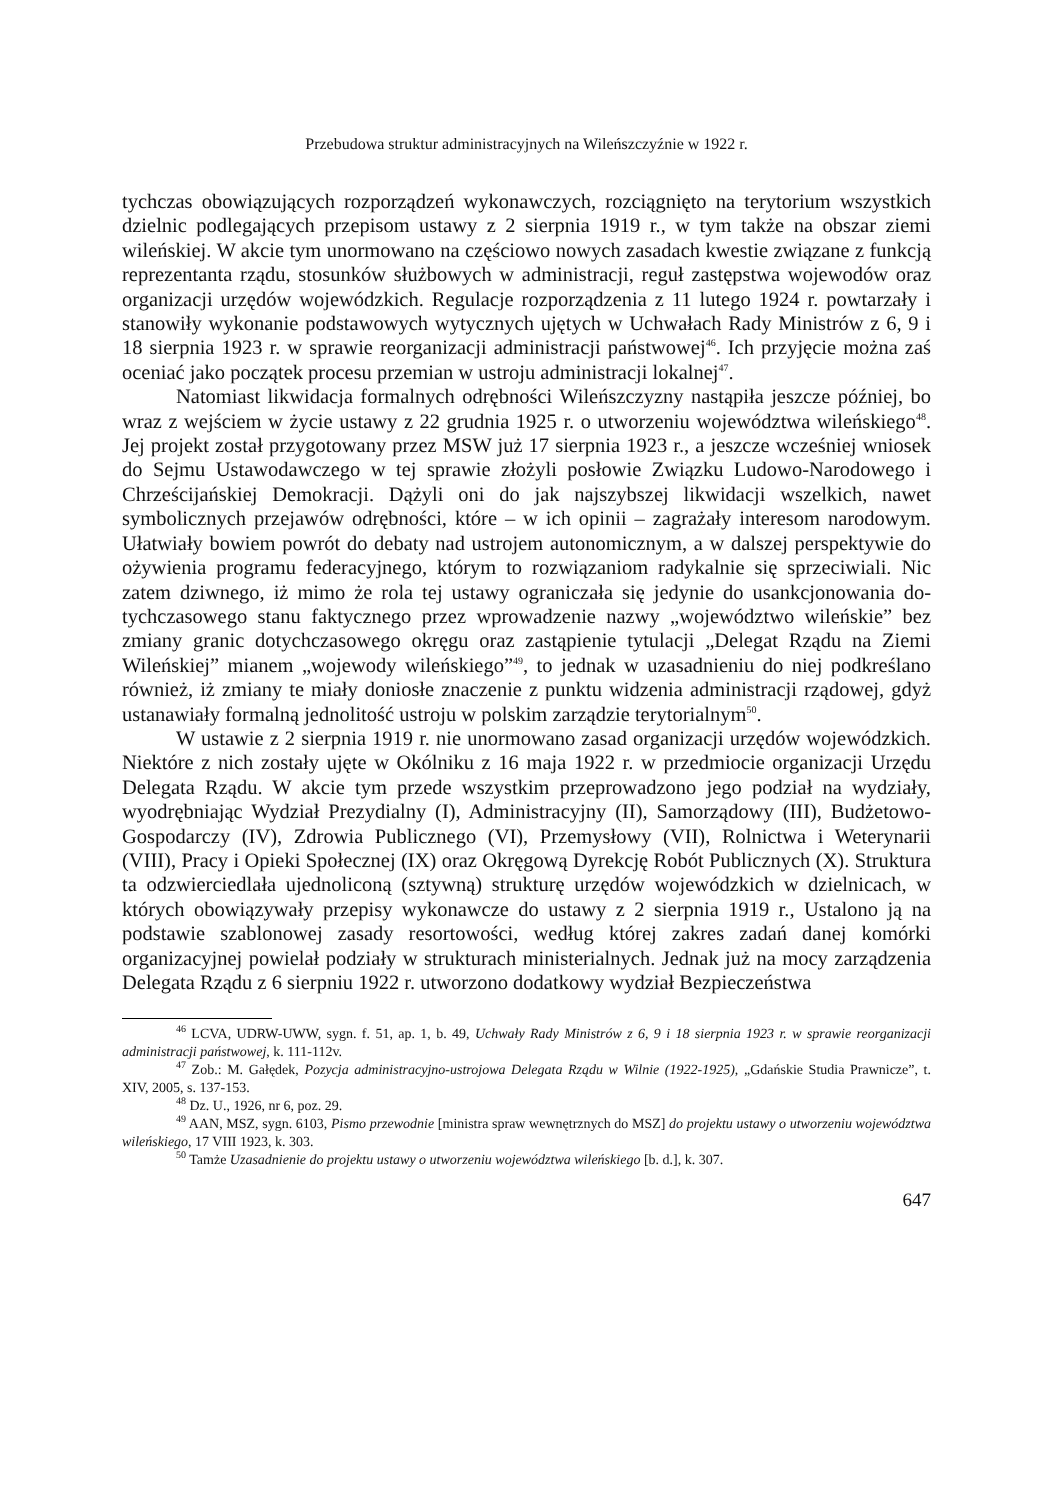Przebudowa struktur administracyjnych na Wileńszczyźnie w 1922 r.
tychczas obowiązujących rozporządzeń wykonawczych, rozciągnięto na terytorium wszystkich dzielnic podlegających przepisom ustawy z 2 sierpnia 1919 r., w tym tak­że na obszar ziemi wileńskiej. W akcie tym unormowano na częściowo nowych za­sadach kwestie związane z funkcją reprezentanta rządu, stosunków służbowych w administracji, reguł zastępstwa wojewodów oraz organizacji urzędów wojewódzkich. Regulacje rozporządzenia z 11 lutego 1924 r. powtarzały i stanowiły wykonanie pod­stawowych wytycznych ujętych w Uchwałach Rady Ministrów z 6, 9 i 18 sierpnia 1923 r. w sprawie reorganizacji administracji państwowej<sup>46</sup>. Ich przyjęcie można zaś oceniać jako początek procesu przemian w ustroju administracji lokalnej<sup>47</sup>.
Natomiast likwidacja formalnych odrębności Wileńszczyzny nastąpiła jeszcze później, bo wraz z wejściem w życie ustawy z 22 grudnia 1925 r. o utworzeniu woje­wództwa wileńskiego<sup>48</sup>. Jej projekt został przygotowany przez MSW już 17 sierpnia 1923 r., a jeszcze wcześniej wniosek do Sejmu Ustawodawczego w tej sprawie złoży­li posłowie Związku Ludowo-Narodowego i Chrześcijańskiej Demokracji. Dążyli oni do jak najszybszej likwidacji wszelkich, nawet symbolicznych przejawów odrębności, które – w ich opinii – zagrażały interesom narodowym. Ułatwiały bowiem powrót do debaty nad ustrojem autonomicznym, a w dalszej perspektywie do ożywienia pro­gramu federacyjnego, którym to rozwiązaniom radykalnie się sprzeciwiali. Nic zatem dziwnego, iż mimo że rola tej ustawy ograniczała się jedynie do usankcjonowania do­tychczasowego stanu faktycznego przez wprowadzenie nazwy „województwo wileń­skie” bez zmiany granic dotychczasowego okręgu oraz zastąpienie tytulacji „Delegat Rządu na Ziemi Wileńskiej” mianem „wojewody wileńskiego”<sup>49</sup>, to jednak w uzasad­nieniu do niej podkreślano również, iż zmiany te miały doniosłe znaczenie z punk­tu widzenia administracji rządowej, gdyż ustanawiały formalną jednolitość ustroju w polskim zarządzie terytorialnym<sup>50</sup>.
W ustawie z 2 sierpnia 1919 r. nie unormowano zasad organizacji urzędów wo­jewódzkich. Niektóre z nich zostały ujęte w Okólniku z 16 maja 1922 r. w przedmiocie organizacji Urzędu Delegata Rządu. W akcie tym przede wszystkim przeprowadzono jego podział na wydziały, wyodrębniając Wydział Prezydialny (I), Administracyjny (II), Samorządowy (III), Budżetowo-Gospodarczy (IV), Zdrowia Publicznego (VI), Przemysłowy (VII), Rolnictwa i Weterynarii (VIII), Pracy i Opieki Społecznej (IX) oraz Okręgową Dyrekcję Robót Publicznych (X). Struktura ta odzwierciedlała ujednoliconą (sztywną) strukturę urzędów wojewódzkich w dzielnicach, w których obowiązywały przepisy wykonawcze do ustawy z 2 sierpnia 1919 r., Ustalono ją na podstawie szablo­nowej zasady resortowości, według której zakres zadań danej komórki organizacyj­nej powielał podziały w strukturach ministerialnych. Jednak już na mocy zarządzenia Delegata Rządu z 6 sierpniu 1922 r. utworzono dodatkowy wydział Bezpieczeństwa
<sup>46</sup> LCVA, UDRW-UWW, sygn. f. 51, ap. 1, b. 49, Uchwały Rady Ministrów z 6, 9 i 18 sierpnia 1923 r. w sprawie reorganizacji administracji państwowej, k. 111-112v.
<sup>47</sup> Zob.: M. Gałędek, Pozycja administracyjno-ustrojowa Delegata Rządu w Wilnie (1922-1925), „Gdańskie Studia Prawnicze”, t. XIV, 2005, s. 137-153.
<sup>48</sup> Dz. U., 1926, nr 6, poz. 29.
<sup>49</sup> AAN, MSZ, sygn. 6103, Pismo przewodnie [ministra spraw wewnętrznych do MSZ] do projektu ustawy o utworzeniu województwa wileńskiego, 17 VIII 1923, k. 303.
<sup>50</sup> Tamże Uzasadnienie do projektu ustawy o utworzeniu województwa wileńskiego [b. d.], k. 307.
647